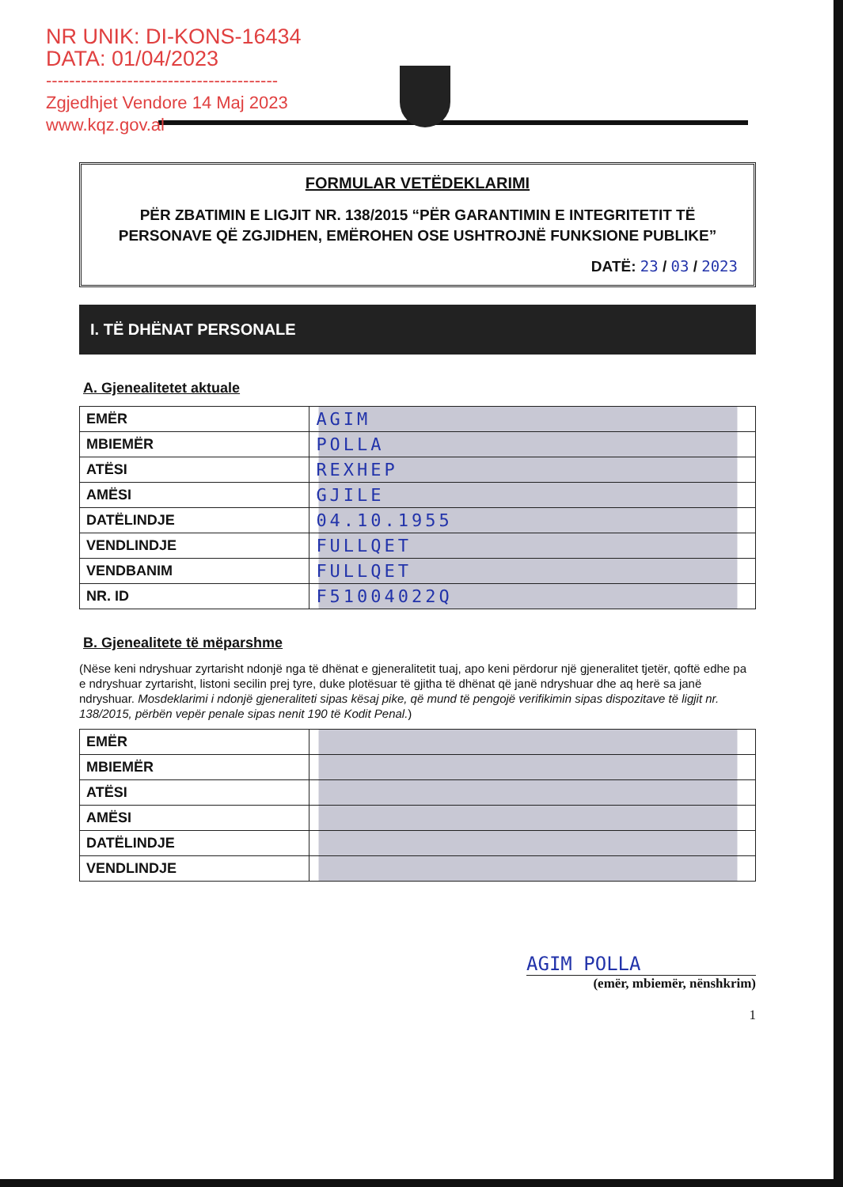NR UNIK: DI-KONS-16434
DATA: 01/04/2023
----------------------------------------
Zgjedhjet Vendore 14 Maj 2023
www.kqz.gov.al
FORMULAR VETËDEKLARIMI
PËR ZBATIMIN E LIGJIT NR. 138/2015 “PËR GARANTIMIN E INTEGRITETIT TË PERSONAVE QË ZGJIDHEN, EMËROHEN OSE USHTROJNË FUNKSIONE PUBLIKE”
DATË: 23 / 03 / 2023
I. TË DHËNAT PERSONALE
A. Gjenealitetet aktuale
| EMËR | AGIM |
| MBIEMËR | POLLA |
| ATËSI | REXHEP |
| AMËSI | GJILE |
| DATËLINDJE | 04.10.1955 |
| VENDLINDJE | FULLQET |
| VENDBANIM | FULLQET |
| NR. ID | F51004022Q |
B. Gjenealitete të mëparshme
(Nëse keni ndryshuar zyrtarisht ndonjë nga të dhënat e gjeneralitetit tuaj, apo keni përdorur një gjeneralitet tjetër, qoftë edhe pa e ndryshuar zyrtarisht, listoni secilin prej tyre, duke plotësuar të gjitha të dhënat që janë ndryshuar dhe aq herë sa janë ndryshuar. Mosdeklarimi i ndonjë gjeneraliteti sipas kësaj pike, që mund të pengojë verifikimin sipas dispozitave të ligjit nr. 138/2015, përbën vepër penale sipas nenit 190 të Kodit Penal.)
| EMËR | |
| MBIEMËR | |
| ATËSI | |
| AMËSI | |
| DATËLINDJE | |
| VENDLINDJE | |
AGIM POLLA
(emër, mbiemër, nënshkrim)
1